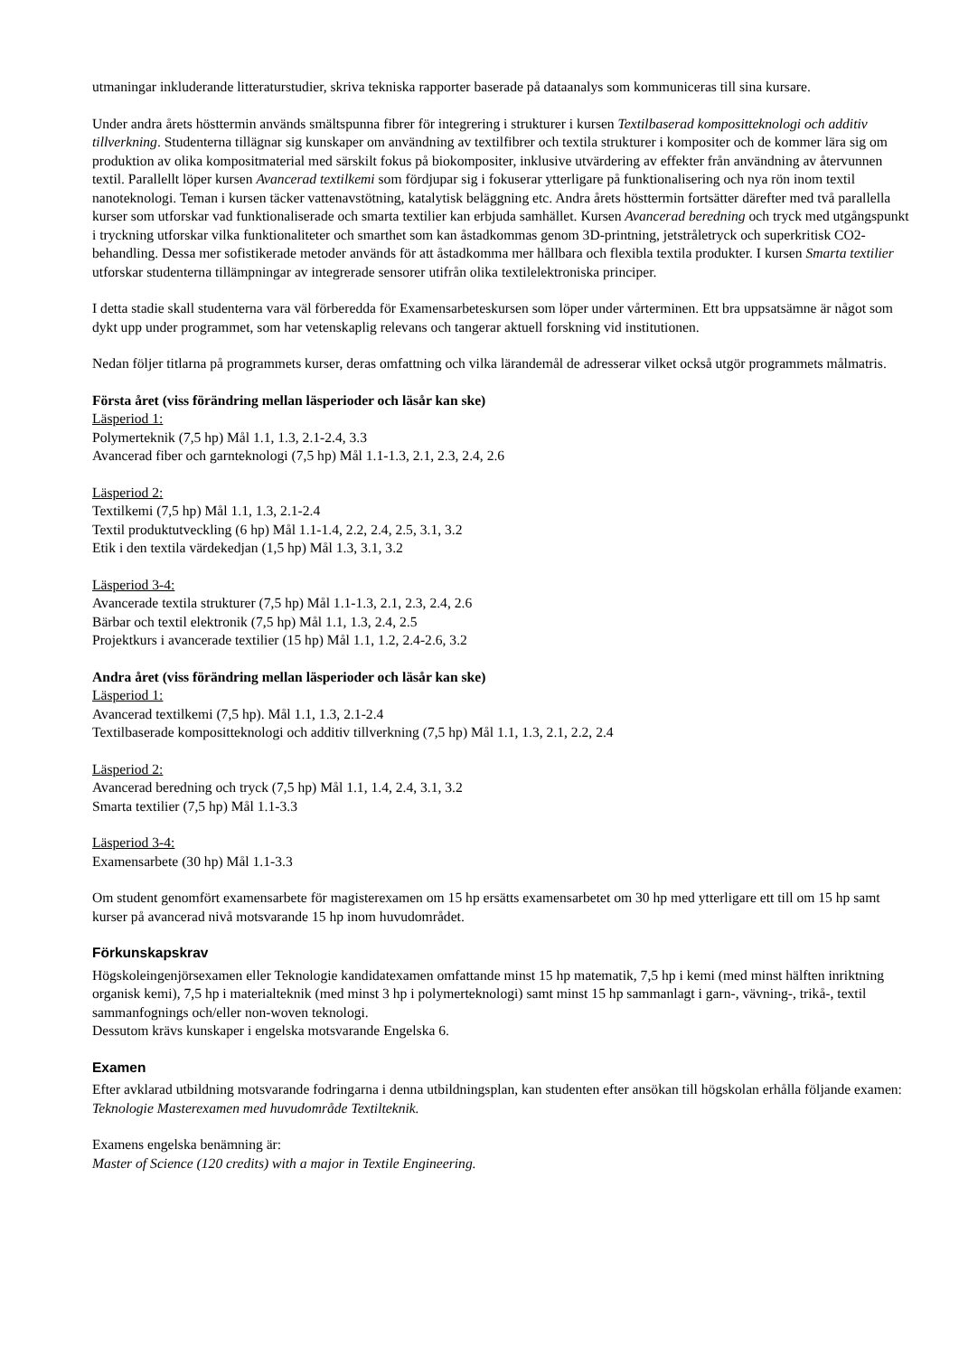utmaningar inkluderande litteraturstudier, skriva tekniska rapporter baserade på dataanalys som kommuniceras till sina kursare.
Under andra årets hösttermin används smältspunna fibrer för integrering i strukturer i kursen Textilbaserad kompositteknologi och additiv tillverkning. Studenterna tillägnar sig kunskaper om användning av textilfibrer och textila strukturer i kompositer och de kommer lära sig om produktion av olika kompositmaterial med särskilt fokus på biokompositer, inklusive utvärdering av effekter från användning av återvunnen textil. Parallellt löper kursen Avancerad textilkemi som fördjupar sig i fokuserar ytterligare på funktionalisering och nya rön inom textil nanoteknologi. Teman i kursen täcker vattenavstötning, katalytisk beläggning etc. Andra årets hösttermin fortsätter därefter med två parallella kurser som utforskar vad funktionaliserade och smarta textilier kan erbjuda samhället. Kursen Avancerad beredning och tryck med utgångspunkt i tryckning utforskar vilka funktionaliteter och smarthet som kan åstadkommas genom 3D-printning, jetstråletryck och superkritisk CO2-behandling. Dessa mer sofistikerade metoder används för att åstadkomma mer hållbara och flexibla textila produkter. I kursen Smarta textilier utforskar studenterna tillämpningar av integrerade sensorer utifrån olika textilelektroniska principer.
I detta stadie skall studenterna vara väl förberedda för Examensarbeteskursen som löper under vårterminen. Ett bra uppsatsämne är något som dykt upp under programmet, som har vetenskaplig relevans och tangerar aktuell forskning vid institutionen.
Nedan följer titlarna på programmets kurser, deras omfattning och vilka lärandemål de adresserar vilket också utgör programmets målmatris.
Första året (viss förändring mellan läsperioder och läsår kan ske)
Läsperiod 1:
Polymerteknik (7,5 hp) Mål 1.1, 1.3, 2.1-2.4, 3.3
Avancerad fiber och garnteknologi (7,5 hp) Mål 1.1-1.3, 2.1, 2.3, 2.4, 2.6
Läsperiod 2:
Textilkemi (7,5 hp) Mål 1.1, 1.3, 2.1-2.4
Textil produktutveckling (6 hp) Mål 1.1-1.4, 2.2, 2.4, 2.5, 3.1, 3.2
Etik i den textila värdekedjan (1,5 hp) Mål 1.3, 3.1, 3.2
Läsperiod 3-4:
Avancerade textila strukturer (7,5 hp) Mål 1.1-1.3, 2.1, 2.3, 2.4, 2.6
Bärbar och textil elektronik (7,5 hp) Mål 1.1, 1.3, 2.4, 2.5
Projektkurs i avancerade textilier (15 hp) Mål 1.1, 1.2, 2.4-2.6, 3.2
Andra året (viss förändring mellan läsperioder och läsår kan ske)
Läsperiod 1:
Avancerad textilkemi (7,5 hp). Mål 1.1, 1.3, 2.1-2.4
Textilbaserade kompositteknologi och additiv tillverkning (7,5 hp) Mål 1.1, 1.3, 2.1, 2.2, 2.4
Läsperiod 2:
Avancerad beredning och tryck (7,5 hp) Mål 1.1, 1.4, 2.4, 3.1, 3.2
Smarta textilier (7,5 hp) Mål 1.1-3.3
Läsperiod 3-4:
Examensarbete (30 hp) Mål 1.1-3.3
Om student genomfört examensarbete för magisterexamen om 15 hp ersätts examensarbetet om 30 hp med ytterligare ett till om 15 hp samt kurser på avancerad nivå motsvarande 15 hp inom huvudområdet.
Förkunskapskrav
Högskoleingenjörsexamen eller Teknologie kandidatexamen omfattande minst 15 hp matematik, 7,5 hp i kemi (med minst hälften inriktning organisk kemi), 7,5 hp i materialteknik (med minst 3 hp i polymerteknologi) samt minst 15 hp sammanlagt i garn-, vävning-, trikå-, textil sammanfognings och/eller non-woven teknologi.
Dessutom krävs kunskaper i engelska motsvarande Engelska 6.
Examen
Efter avklarad utbildning motsvarande fodringarna i denna utbildningsplan, kan studenten efter ansökan till högskolan erhålla följande examen:
Teknologie Masterexamen med huvudområde Textilteknik.
Examens engelska benämning är:
Master of Science (120 credits) with a major in Textile Engineering.